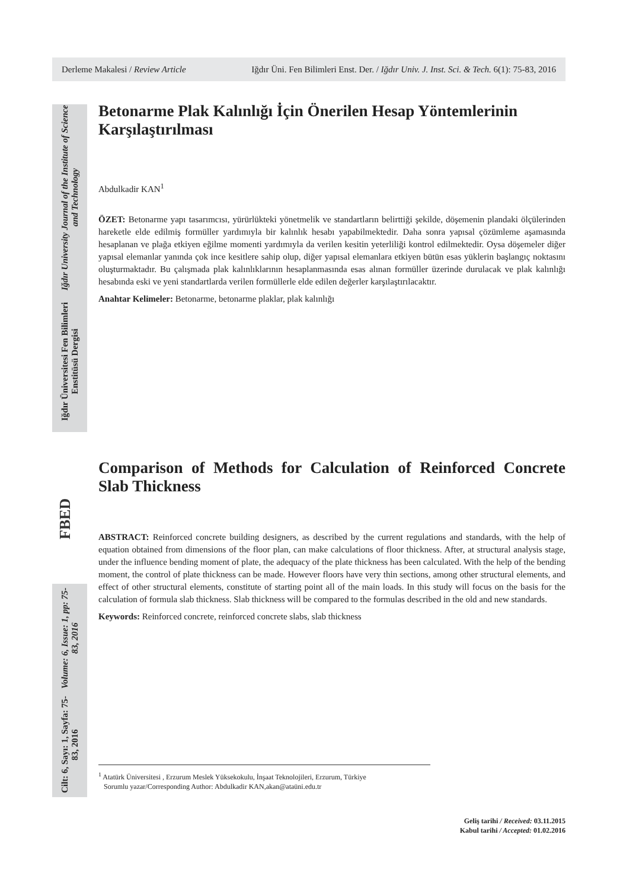Derleme Makalesi / Review Article Iğdır Üni. Fen Bilimleri Enst. Der. / Iğdır Univ. J. Inst. Sci. & Tech. 6(1): 75-83, 2016
Iğdır Üniversitesi Fen Bilimleri Enstitüsü Dergisi
Iğdır University Journal of the Institute of Science and Technology
Cilt: 6, Sayı: 1, Sayfa: 75-83, 2016
Volume: 6, Issue: 1, pp: 75-83, 2016
FBED
Betonarme Plak Kalınlığı İçin Önerilen Hesap Yöntemlerinin Karşılaştırılması
Abdulkadir KAN<sup>1</sup>
ÖZET: Betonarme yapı tasarımcısı, yürürlükteki yönetmelik ve standartların belirttiği şekilde, döşemenin plandaki ölçülerinden hareketle elde edilmiş formüller yardımıyla bir kalınlık hesabı yapabilmektedir. Daha sonra yapısal çözümleme aşamasında hesaplanan ve plağa etkiyen eğilme momenti yardımıyla da verilen kesitin yeterliliği kontrol edilmektedir. Oysa döşemeler diğer yapısal elemanlar yanında çok ince kesitlere sahip olup, diğer yapısal elemanlara etkiyen bütün esas yüklerin başlangıç noktasını oluşturmaktadır. Bu çalışmada plak kalınlıklarının hesaplanmasında esas alınan formüller üzerinde durulacak ve plak kalınlığı hesabında eski ve yeni standartlarda verilen formüllerle elde edilen değerler karşılaştırılacaktır.
Anahtar Kelimeler: Betonarme, betonarme plaklar, plak kalınlığı
Comparison of Methods for Calculation of Reinforced Concrete Slab Thickness
ABSTRACT: Reinforced concrete building designers, as described by the current regulations and standards, with the help of equation obtained from dimensions of the floor plan, can make calculations of floor thickness. After, at structural analysis stage, under the influence bending moment of plate, the adequacy of the plate thickness has been calculated. With the help of the bending moment, the control of plate thickness can be made. However floors have very thin sections, among other structural elements, and effect of other structural elements, constitute of starting point all of the main loads. In this study will focus on the basis for the calculation of formula slab thickness. Slab thickness will be compared to the formulas described in the old and new standards.
Keywords: Reinforced concrete, reinforced concrete slabs, slab thickness
<sup>1</sup> Atatürk Üniversitesi , Erzurum Meslek Yüksekokulu, İnşaat Teknolojileri, Erzurum, Türkiye
Sorumlu yazar/Corresponding Author: Abdulkadir KAN,akan@ataüni.edu.tr
Geliş tarihi / Received: 03.11.2015
Kabul tarihi / Accepted: 01.02.2016